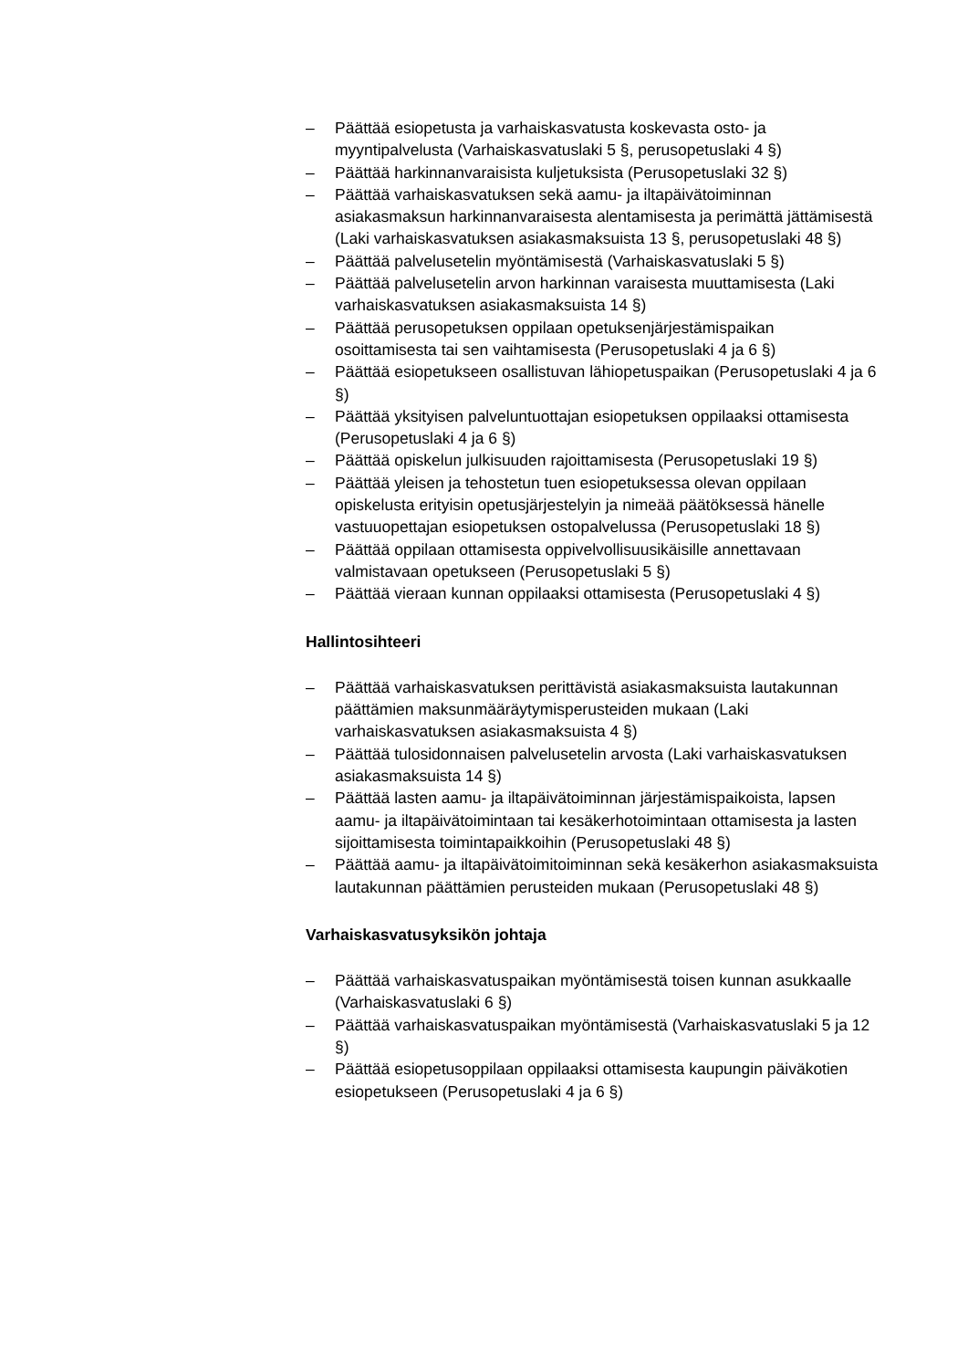– Päättää esiopetusta ja varhaiskasvatusta koskevasta osto- ja myyntipalvelusta (Varhaiskasvatuslaki 5 §, perusopetuslaki 4 §)
– Päättää harkinnanvaraisista kuljetuksista (Perusopetuslaki 32 §)
– Päättää varhaiskasvatuksen sekä aamu- ja iltapäivätoiminnan asiakasmaksun harkinnanvaraisesta alentamisesta ja perimättä jättämisestä (Laki varhaiskasvatuksen asiakasmaksuista 13 §, perusopetuslaki 48 §)
– Päättää palvelusetelin myöntämisestä (Varhaiskasvatuslaki 5 §)
– Päättää palvelusetelin arvon harkinnan varaisesta muuttamisesta (Laki varhaiskasvatuksen asiakasmaksuista 14 §)
– Päättää perusopetuksen oppilaan opetuksenjärjestämispaikan osoittamisesta tai sen vaihtamisesta (Perusopetuslaki 4 ja 6 §)
– Päättää esiopetukseen osallistuvan lähiopetuspaikan (Perusopetuslaki 4 ja 6 §)
– Päättää yksityisen palveluntuottajan esiopetuksen oppilaaksi ottamisesta (Perusopetuslaki 4 ja 6 §)
– Päättää opiskelun julkisuuden rajoittamisesta (Perusopetuslaki 19 §)
– Päättää yleisen ja tehostetun tuen esiopetuksessa olevan oppilaan opiskelusta erityisin opetusjärjestelyin ja nimeää päätöksessä hänelle vastuuopettajan esiopetuksen ostopalvelussa (Perusopetuslaki 18 §)
– Päättää oppilaan ottamisesta oppivelvollisuusikäisille annettavaan valmistavaan opetukseen (Perusopetuslaki 5 §)
– Päättää vieraan kunnan oppilaaksi ottamisesta (Perusopetuslaki 4 §)
Hallintosihteeri
– Päättää varhaiskasvatuksen perittävistä asiakasmaksuista lautakunnan päättämien maksunmääräytymisperusteiden mukaan (Laki varhaiskasvatuksen asiakasmaksuista 4 §)
– Päättää tulosidonnaisen palvelusetelin arvosta (Laki varhaiskasvatuksen asiakasmaksuista 14 §)
– Päättää lasten aamu- ja iltapäivätoiminnan järjestämispaikoista, lapsen aamu- ja iltapäivätoimintaan tai kesäkerhotoimintaan ottamisesta ja lasten sijoittamisesta toimintapaikkoihin (Perusopetuslaki 48 §)
– Päättää aamu- ja iltapäivätoimitoiminnan sekä kesäkerhon asiakasmaksuista lautakunnan päättämien perusteiden mukaan (Perusopetuslaki 48 §)
Varhaiskasvatusyksikön johtaja
– Päättää varhaiskasvatuspaikan myöntämisestä toisen kunnan asukkaalle (Varhaiskasvatuslaki 6 §)
– Päättää varhaiskasvatuspaikan myöntämisestä (Varhaiskasvatuslaki 5 ja 12 §)
– Päättää esiopetusoppilaan oppilaaksi ottamisesta kaupungin päiväkotien esiopetukseen (Perusopetuslaki 4 ja 6 §)